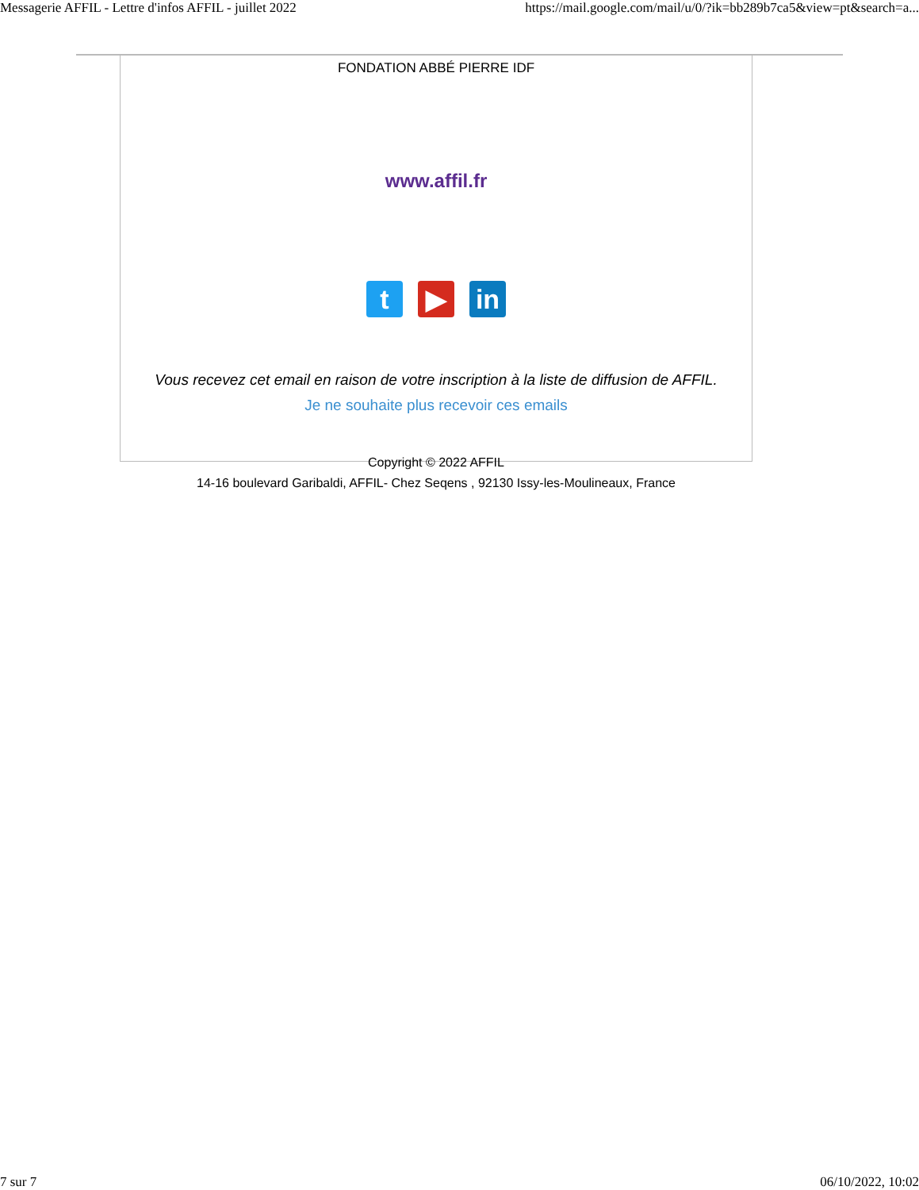Messagerie AFFIL - Lettre d'infos AFFIL - juillet 2022 https://mail.google.com/mail/u/0/?ik=bb289b7ca5&view=pt&search=a...
FONDATION ABBÉ PIERRE IDF
www.affil.fr
t ▶ in
Vous recevez cet email en raison de votre inscription à la liste de diffusion de AFFIL.
Je ne souhaite plus recevoir ces emails
Copyright © 2022 AFFIL
14-16 boulevard Garibaldi, AFFIL- Chez Seqens , 92130 Issy-les-Moulineaux, France
7 sur 7 06/10/2022, 10:02